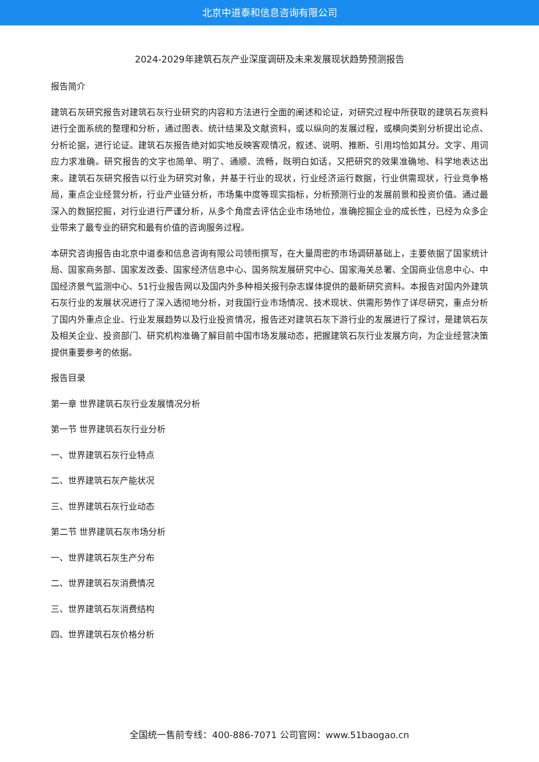北京中道泰和信息咨询有限公司
2024-2029年建筑石灰产业深度调研及未来发展现状趋势预测报告
报告简介
建筑石灰研究报告对建筑石灰行业研究的内容和方法进行全面的阐述和论证，对研究过程中所获取的建筑石灰资料进行全面系统的整理和分析，通过图表、统计结果及文献资料，或以纵向的发展过程，或横向类别分析提出论点、分析论据，进行论证。建筑石灰报告绝对如实地反映客观情况，叙述、说明、推断、引用均恰如其分。文字、用词应力求准确。研究报告的文字也简单、明了、通顺、流畅，既明白如话，又把研究的效果准确地、科学地表达出来。建筑石灰研究报告以行业为研究对象，并基于行业的现状，行业经济运行数据，行业供需现状，行业竞争格局，重点企业经营分析，行业产业链分析，市场集中度等现实指标，分析预测行业的发展前景和投资价值。通过最深入的数据挖掘，对行业进行严谨分析，从多个角度去评估企业市场地位，准确挖掘企业的成长性，已经为众多企业带来了最专业的研究和最有价值的咨询服务过程。
本研究咨询报告由北京中道泰和信息咨询有限公司领衔撰写，在大量周密的市场调研基础上，主要依据了国家统计局、国家商务部、国家发改委、国家经济信息中心、国务院发展研究中心、国家海关总署、全国商业信息中心、中国经济景气监测中心、51行业报告网以及国内外多种相关报刊杂志媒体提供的最新研究资料。本报告对国内外建筑石灰行业的发展状况进行了深入透彻地分析，对我国行业市场情况、技术现状、供需形势作了详尽研究，重点分析了国内外重点企业、行业发展趋势以及行业投资情况，报告还对建筑石灰下游行业的发展进行了探讨，是建筑石灰及相关企业、投资部门、研究机构准确了解目前中国市场发展动态，把握建筑石灰行业发展方向，为企业经营决策提供重要参考的依据。
报告目录
第一章 世界建筑石灰行业发展情况分析
第一节 世界建筑石灰行业分析
一、世界建筑石灰行业特点
二、世界建筑石灰产能状况
三、世界建筑石灰行业动态
第二节 世界建筑石灰市场分析
一、世界建筑石灰生产分布
二、世界建筑石灰消费情况
三、世界建筑石灰消费结构
四、世界建筑石灰价格分析
全国统一售前专线：400-886-7071 公司官网：www.51baogao.cn